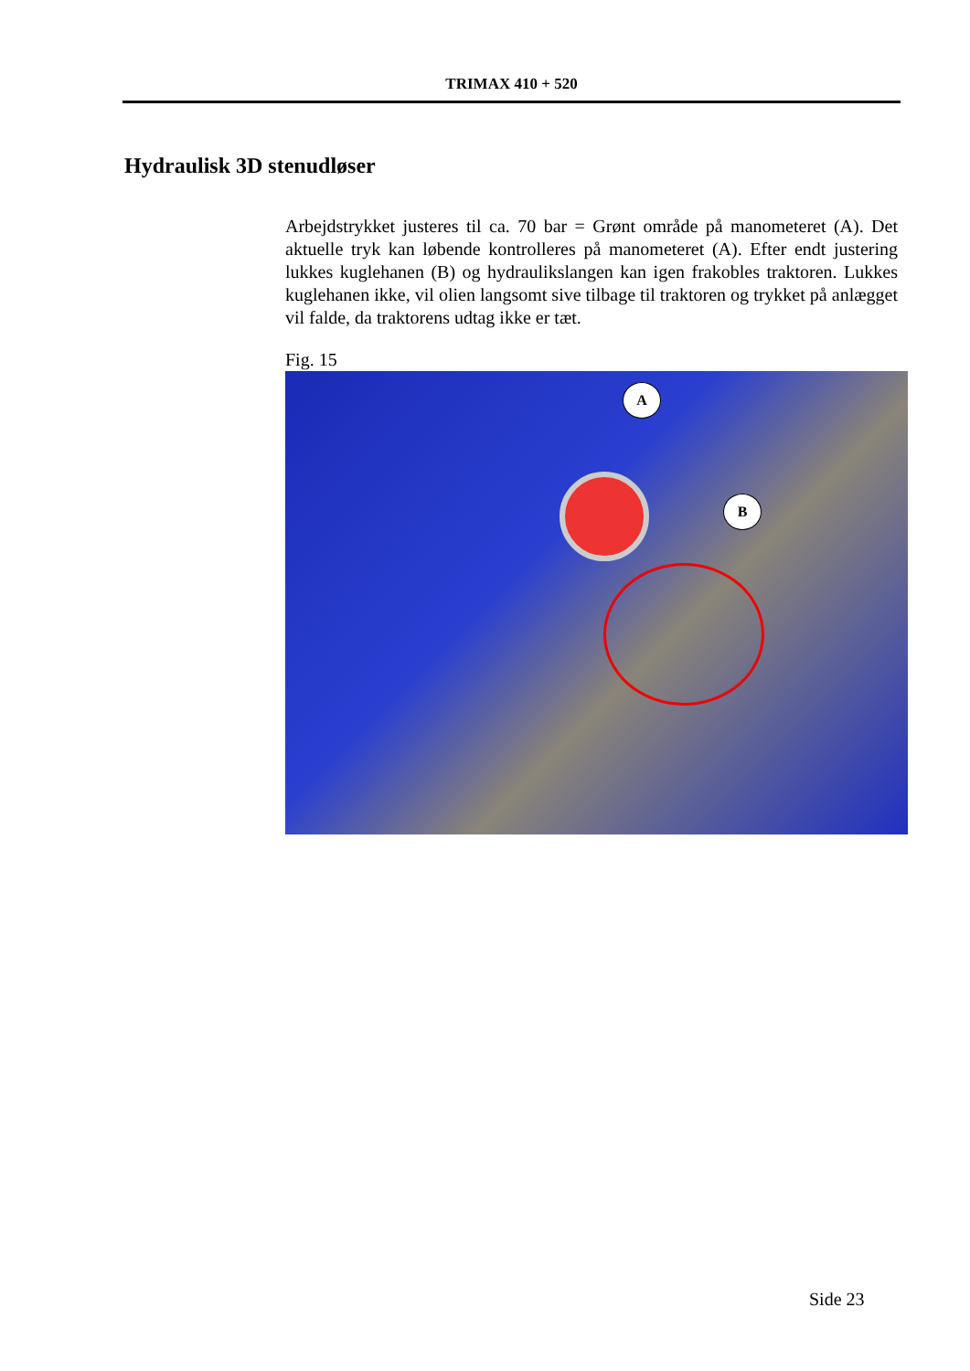TRIMAX 410 + 520
Hydraulisk 3D stenudløser
Arbejdstrykket justeres til ca. 70 bar = Grønt område på manometeret (A). Det aktuelle tryk kan løbende kontrolleres på manometeret (A). Efter endt justering lukkes kuglehanen (B) og hydraulikslangen kan igen frakobles traktoren. Lukkes kuglehanen ikke, vil olien langsomt sive tilbage til traktoren og trykket på anlægget vil falde, da traktorens udtag ikke er tæt.
Fig. 15
A
B
Side 23